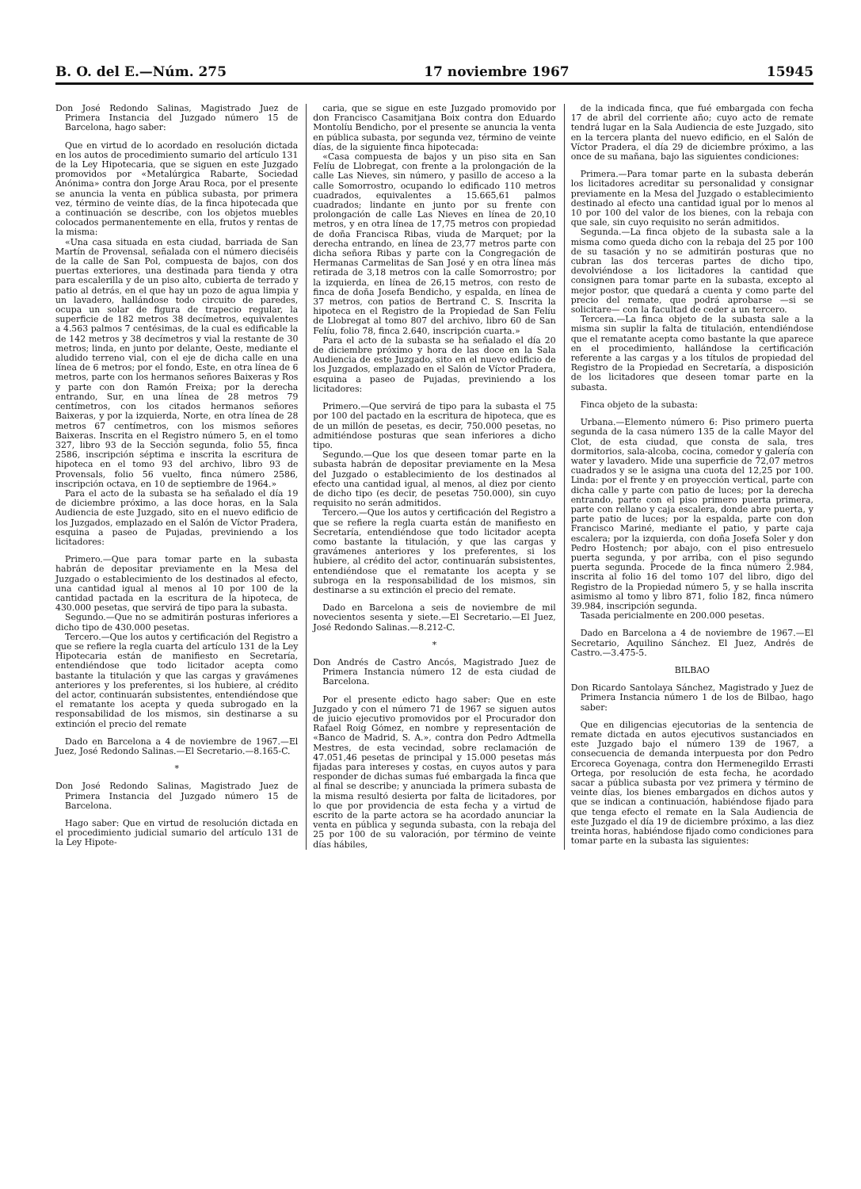B. O. del E.—Núm. 275 17 noviembre 1967 15945
Don José Redondo Salinas, Magistrado Juez de Primera Instancia del Juzgado número 15 de Barcelona, hago saber:
Que en virtud de lo acordado en resolución dictada en los autos de procedimiento sumario del artículo 131 de la Ley Hipotecaria, que se siguen en este Juzgado promovidos por «Metalúrgica Rabarte, Sociedad Anónima» contra don Jorge Arau Roca, por el presente se anuncia la venta en pública subasta, por primera vez, término de veinte días, de la finca hipotecada que a continuación se describe, con los objetos muebles colocados permanentemente en ella, frutos y rentas de la misma:
«Una casa situada en esta ciudad, barriada de San Martín de Provensal, señalada con el número dieciséis de la calle de San Pol, compuesta de bajos, con dos puertas exteriores, una destinada para tienda y otra para escalerilla y de un piso alto, cubierta de terrado y patio al detrás, en el que hay un pozo de agua limpia y un lavadero, hallándose todo circuito de paredes, ocupa un solar de figura de trapecio regular, la superficie de 182 metros 38 decímetros, equivalentes a 4.563 palmos 7 centésimas, de la cual es edificable la de 142 metros y 38 decímetros y vial la restante de 30 metros; linda, en junto por delante, Oeste, mediante el aludido terreno vial, con el eje de dicha calle en una línea de 6 metros; por el fondo, Este, en otra línea de 6 metros, parte con los hermanos señores Baixeras y Ros y parte con don Ramón Freixa; por la derecha entrando, Sur, en una línea de 28 metros 79 centímetros, con los citados hermanos señores Baixeras, y por la izquierda, Norte, en otra línea de 28 metros 67 centímetros, con los mismos señores Baixeras. Inscrita en el Registro número 5, en el tomo 327, libro 93 de la Sección segunda, folio 55, finca 2586, inscripción séptima e inscrita la escritura de hipoteca en el tomo 93 del archivo, libro 93 de Provensals, folio 56 vuelto, finca número 2586, inscripción octava, en 10 de septiembre de 1964.»
Para el acto de la subasta se ha señalado el día 19 de diciembre próximo, a las doce horas, en la Sala Audiencia de este Juzgado, sito en el nuevo edificio de los Juzgados, emplazado en el Salón de Víctor Pradera, esquina a paseo de Pujadas, previniendo a los licitadores:
Primero.—Que para tomar parte en la subasta habrán de depositar previamente en la Mesa del Juzgado o establecimiento de los destinados al efecto, una cantidad igual al menos al 10 por 100 de la cantidad pactada en la escritura de la hipoteca, de 430.000 pesetas, que servirá de tipo para la subasta.
Segundo.—Que no se admitirán posturas inferiores a dicho tipo de 430.000 pesetas.
Tercero.—Que los autos y certificación del Registro a que se refiere la regla cuarta del artículo 131 de la Ley Hipotecaria están de manifiesto en Secretaría, entendiéndose que todo licitador acepta como bastante la titulación y que las cargas y gravámenes anteriores y los preferentes, si los hubiere, al crédito del actor, continuarán subsistentes, entendiéndose que el rematante los acepta y queda subrogado en la responsabilidad de los mismos, sin destinarse a su extinción el precio del remate
Dado en Barcelona a 4 de noviembre de 1967.—El Juez, José Redondo Salinas.—El Secretario.—8.165-C.
*
Don José Redondo Salinas, Magistrado Juez de Primera Instancia del Juzgado número 15 de Barcelona.
Hago saber: Que en virtud de resolución dictada en el procedimiento judicial sumario del artículo 131 de la Ley Hipote-
caria, que se sigue en este Juzgado promovido por don Francisco Casamitjana Boix contra don Eduardo Montolíu Bendicho, por el presente se anuncia la venta en pública subasta, por segunda vez, término de veinte días, de la siguiente finca hipotecada:
«Casa compuesta de bajos y un piso sita en San Felíu de Llobregat, con frente a la prolongación de la calle Las Nieves, sin número, y pasillo de acceso a la calle Somorrostro, ocupando lo edificado 110 metros cuadrados, equivalentes a 15.665,61 palmos cuadrados; lindante en junto por su frente con prolongación de calle Las Nieves en línea de 20,10 metros, y en otra línea de 17,75 metros con propiedad de doña Francisca Ribas, viuda de Marquet; por la derecha entrando, en línea de 23,77 metros parte con dicha señora Ribas y parte con la Congregación de Hermanas Carmelitas de San José y en otra línea más retirada de 3,18 metros con la calle Somorrostro; por la izquierda, en línea de 26,15 metros, con resto de finca de doña Josefa Bendicho, y espalda, en línea de 37 metros, con patios de Bertrand C. S. Inscrita la hipoteca en el Registro de la Propiedad de San Felíu de Llobregat al tomo 807 del archivo, libro 60 de San Felíu, folio 78, finca 2.640, inscripción cuarta.»
Para el acto de la subasta se ha señalado el día 20 de diciembre próximo y hora de las doce en la Sala Audiencia de este Juzgado, sito en el nuevo edificio de los Juzgados, emplazado en el Salón de Víctor Pradera, esquina a paseo de Pujadas, previniendo a los licitadores:
Primero.—Que servirá de tipo para la subasta el 75 por 100 del pactado en la escritura de hipoteca, que es de un millón de pesetas, es decir, 750.000 pesetas, no admitiéndose posturas que sean inferiores a dicho tipo.
Segundo.—Que los que deseen tomar parte en la subasta habrán de depositar previamente en la Mesa del Juzgado o establecimiento de los destinados al efecto una cantidad igual, al menos, al diez por ciento de dicho tipo (es decir, de pesetas 750.000), sin cuyo requisito no serán admitidos.
Tercero.—Que los autos y certificación del Registro a que se refiere la regla cuarta están de manifiesto en Secretaría, entendiéndose que todo licitador acepta como bastante la titulación, y que las cargas y gravámenes anteriores y los preferentes, si los hubiere, al crédito del actor, continuarán subsistentes, entendiéndose que el rematante los acepta y se subroga en la responsabilidad de los mismos, sin destinarse a su extinción el precio del remate.
Dado en Barcelona a seis de noviembre de mil novecientos sesenta y siete.—El Secretario.—El Juez, José Redondo Salinas.—8.212-C.
*
Don Andrés de Castro Ancós, Magistrado Juez de Primera Instancia número 12 de esta ciudad de Barcelona.
Por el presente edicto hago saber: Que en este Juzgado y con el número 71 de 1967 se siguen autos de juicio ejecutivo promovidos por el Procurador don Rafael Roig Gómez, en nombre y representación de «Banco de Madrid, S. A.», contra don Pedro Adtmella Mestres, de esta vecindad, sobre reclamación de 47.051,46 pesetas de principal y 15.000 pesetas más fijadas para intereses y costas, en cuyos autos y para responder de dichas sumas fué embargada la finca que al final se describe; y anunciada la primera subasta de la misma resultó desierta por falta de licitadores, por lo que por providencia de esta fecha y a virtud de escrito de la parte actora se ha acordado anunciar la venta en pública y segunda subasta, con la rebaja del 25 por 100 de su valoración, por término de veinte días hábiles,
de la indicada finca, que fué embargada con fecha 17 de abril del corriente año; cuyo acto de remate tendrá lugar en la Sala Audiencia de este Juzgado, sito en la tercera planta del nuevo edificio, en el Salón de Víctor Pradera, el día 29 de diciembre próximo, a las once de su mañana, bajo las siguientes condiciones:
Primera.—Para tomar parte en la subasta deberán los licitadores acreditar su personalidad y consignar previamente en la Mesa del Juzgado o establecimiento destinado al efecto una cantidad igual por lo menos al 10 por 100 del valor de los bienes, con la rebaja con que sale, sin cuyo requisito no serán admitidos.
Segunda.—La finca objeto de la subasta sale a la misma como queda dicho con la rebaja del 25 por 100 de su tasación y no se admitirán posturas que no cubran las dos terceras partes de dicho tipo, devolviéndose a los licitadores la cantidad que consignen para tomar parte en la subasta, excepto al mejor postor, que quedará a cuenta y como parte del precio del remate, que podrá aprobarse —si se solicitare— con la facultad de ceder a un tercero.
Tercera.—La finca objeto de la subasta sale a la misma sin suplir la falta de titulación, entendiéndose que el rematante acepta como bastante la que aparece en el procedimiento, hallándose la certificación referente a las cargas y a los títulos de propiedad del Registro de la Propiedad en Secretaría, a disposición de los licitadores que deseen tomar parte en la subasta.
Finca objeto de la subasta:
Urbana.—Elemento número 6: Piso primero puerta segunda de la casa número 135 de la calle Mayor del Clot, de esta ciudad, que consta de sala, tres dormitorios, sala-alcoba, cocina, comedor y galería con water y lavadero. Mide una superficie de 72,07 metros cuadrados y se le asigna una cuota del 12,25 por 100. Linda: por el frente y en proyección vertical, parte con dicha calle y parte con patio de luces; por la derecha entrando, parte con el piso primero puerta primera, parte con rellano y caja escalera, donde abre puerta, y parte patio de luces; por la espalda, parte con don Francisco Mariné, mediante el patio, y parte caja escalera; por la izquierda, con doña Josefa Soler y don Pedro Hostench; por abajo, con el piso entresuelo puerta segunda, y por arriba, con el piso segundo puerta segunda. Procede de la finca número 2.984, inscrita al folio 16 del tomo 107 del libro, digo del Registro de la Propiedad número 5, y se halla inscrita asimismo al tomo y libro 871, folio 182, finca número 39.984, inscripción segunda.
Tasada pericialmente en 200.000 pesetas.
Dado en Barcelona a 4 de noviembre de 1967.—El Secretario, Aquilino Sánchez. El Juez, Andrés de Castro.—3.475-5.
BILBAO
Don Ricardo Santolaya Sánchez, Magistrado y Juez de Primera Instancia número 1 de los de Bilbao, hago saber:
Que en diligencias ejecutorias de la sentencia de remate dictada en autos ejecutivos sustanciados en este Juzgado bajo el número 139 de 1967, a consecuencia de demanda interpuesta por don Pedro Ercoreca Goyenaga, contra don Hermenegildo Errasti Ortega, por resolución de esta fecha, he acordado sacar a pública subasta por vez primera y término de veinte días, los bienes embargados en dichos autos y que se indican a continuación, habiéndose fijado para que tenga efecto el remate en la Sala Audiencia de este Juzgado el día 19 de diciembre próximo, a las diez treinta horas, habiéndose fijado como condiciones para tomar parte en la subasta las siguientes: